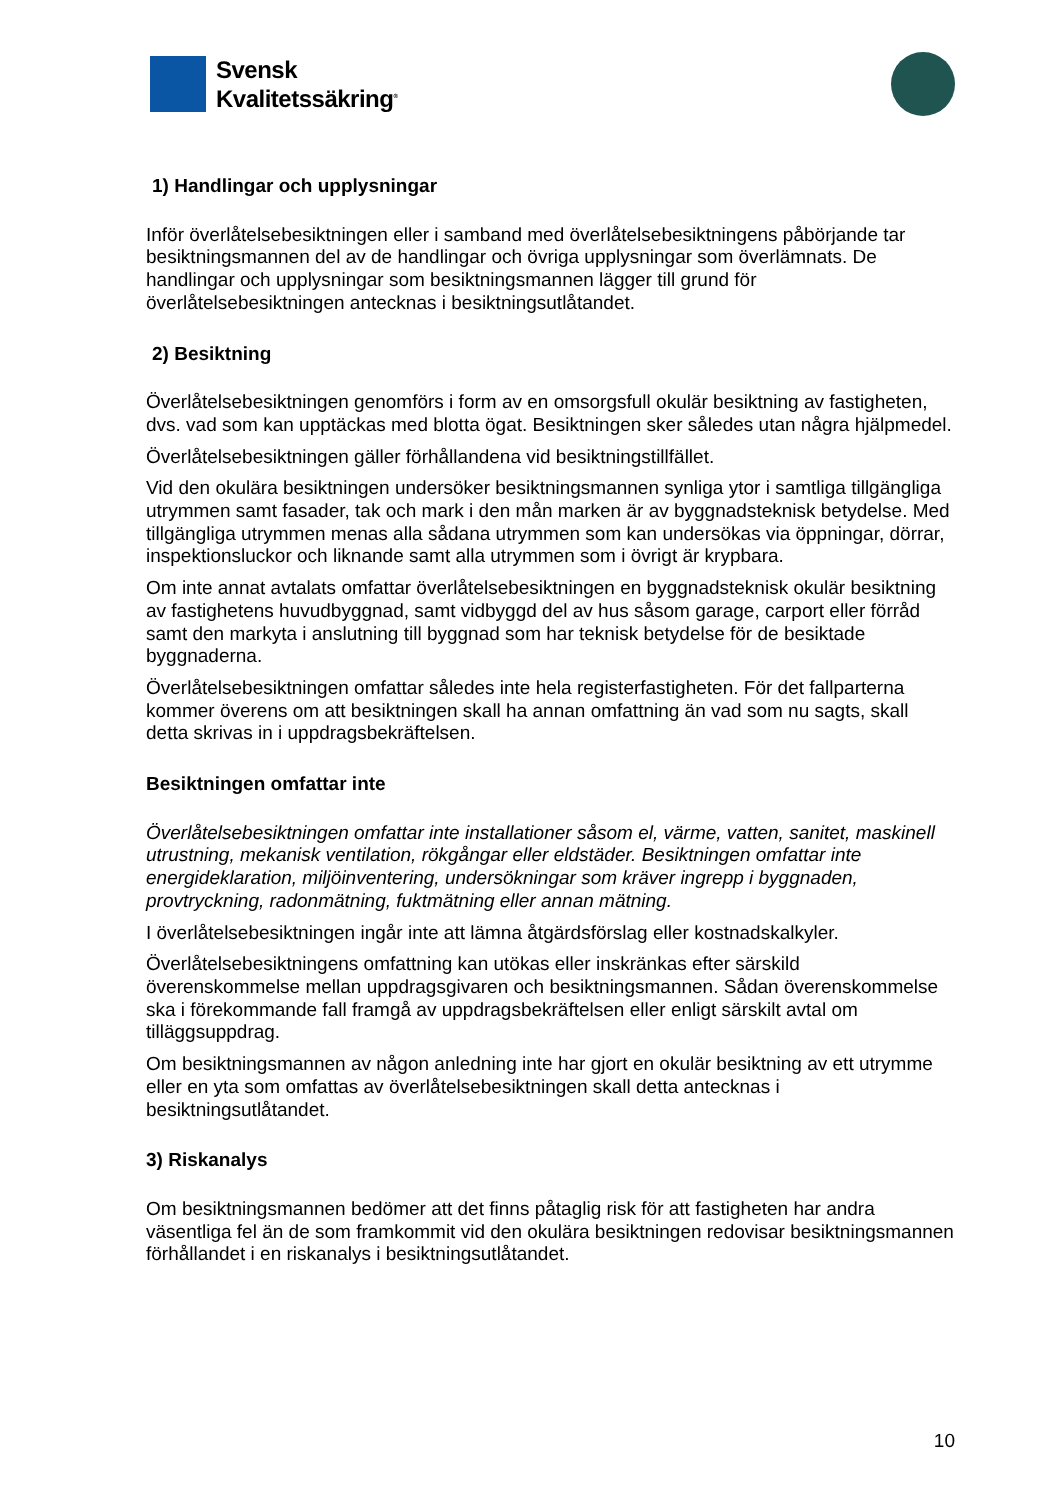Svensk
Kvalitetssäkring<sup>®</sup>
1) Handlingar och upplysningar
Inför överlåtelsebesiktningen eller i samband med överlåtelsebesiktningens påbörjande tar besiktningsmannen del av de handlingar och övriga upplysningar som överlämnats. De handlingar och upplysningar som besiktningsmannen lägger till grund för överlåtelsebesiktningen antecknas i besiktningsutlåtandet.
2) Besiktning
Överlåtelsebesiktningen genomförs i form av en omsorgsfull okulär besiktning av fastigheten, dvs. vad som kan upptäckas med blotta ögat. Besiktningen sker således utan några hjälpmedel.
Överlåtelsebesiktningen gäller förhållandena vid besiktningstillfället.
Vid den okulära besiktningen undersöker besiktningsmannen synliga ytor i samtliga tillgängliga utrymmen samt fasader, tak och mark i den mån marken är av byggnadsteknisk betydelse. Med tillgängliga utrymmen menas alla sådana utrymmen som kan undersökas via öppningar, dörrar, inspektionsluckor och liknande samt alla utrymmen som i övrigt är krypbara.
Om inte annat avtalats omfattar överlåtelsebesiktningen en byggnadsteknisk okulär besiktning av fastighetens huvudbyggnad, samt vidbyggd del av hus såsom garage, carport eller förråd samt den markyta i anslutning till byggnad som har teknisk betydelse för de besiktade byggnaderna.
Överlåtelsebesiktningen omfattar således inte hela registerfastigheten. För det fallparterna kommer överens om att besiktningen skall ha annan omfattning än vad som nu sagts, skall detta skrivas in i uppdragsbekräftelsen.
Besiktningen omfattar inte
Överlåtelsebesiktningen omfattar inte installationer såsom el, värme, vatten, sanitet, maskinell utrustning, mekanisk ventilation, rökgångar eller eldstäder. Besiktningen omfattar inte energideklaration, miljöinventering, undersökningar som kräver ingrepp i byggnaden, provtryckning, radonmätning, fuktmätning eller annan mätning.
I överlåtelsebesiktningen ingår inte att lämna åtgärdsförslag eller kostnadskalkyler.
Överlåtelsebesiktningens omfattning kan utökas eller inskränkas efter särskild överenskommelse mellan uppdragsgivaren och besiktningsmannen. Sådan överenskommelse ska i förekommande fall framgå av uppdragsbekräftelsen eller enligt särskilt avtal om tilläggsuppdrag.
Om besiktningsmannen av någon anledning inte har gjort en okulär besiktning av ett utrymme eller en yta som omfattas av överlåtelsebesiktningen skall detta antecknas i besiktningsutlåtandet.
3) Riskanalys
Om besiktningsmannen bedömer att det finns påtaglig risk för att fastigheten har andra väsentliga fel än de som framkommit vid den okulära besiktningen redovisar besiktningsmannen förhållandet i en riskanalys i besiktningsutlåtandet.
10